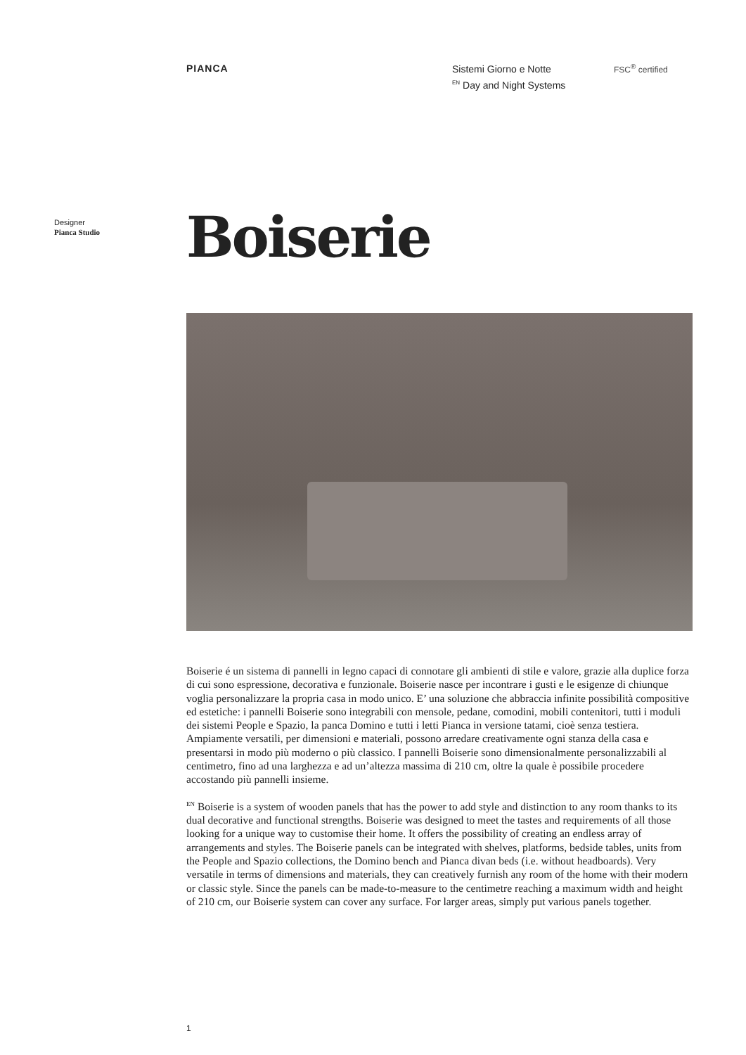PIANCA
Sistemi Giorno e Notte
<sup>EN</sup> Day and Night Systems
FSC<sup>®</sup> certified
Designer
Pianca Studio
Boiserie
Boiserie é un sistema di pannelli in legno capaci di connotare gli ambienti di stile e valore, grazie alla duplice forza di cui sono espressione, decorativa e funzionale. Boiserie nasce per incontrare i gusti e le esigenze di chiunque voglia personalizzare la propria casa in modo unico. E’ una soluzione che abbraccia infinite possibilità compositive ed estetiche: i pannelli Boiserie sono integrabili con mensole, pedane, comodini, mobili contenitori, tutti i moduli dei sistemi People e Spazio, la panca Domino e tutti i letti Pianca in versione tatami, cioè senza testiera. Ampiamente versatili, per dimensioni e materiali, possono arredare creativamente ogni stanza della casa e presentarsi in modo più moderno o più classico. I pannelli Boiserie sono dimensionalmente personalizzabili al centimetro, fino ad una larghezza e ad un’altezza massima di 210 cm, oltre la quale è possibile procedere accostando più pannelli insieme.
<sup>EN</sup> Boiserie is a system of wooden panels that has the power to add style and distinction to any room thanks to its dual decorative and functional strengths. Boiserie was designed to meet the tastes and requirements of all those looking for a unique way to customise their home. It offers the possibility of creating an endless array of arrangements and styles. The Boiserie panels can be integrated with shelves, platforms, bedside tables, units from the People and Spazio collections, the Domino bench and Pianca divan beds (i.e. without headboards). Very versatile in terms of dimensions and materials, they can creatively furnish any room of the home with their modern or classic style. Since the panels can be made-to-measure to the centimetre reaching a maximum width and height of 210 cm, our Boiserie system can cover any surface. For larger areas, simply put various panels together.
1